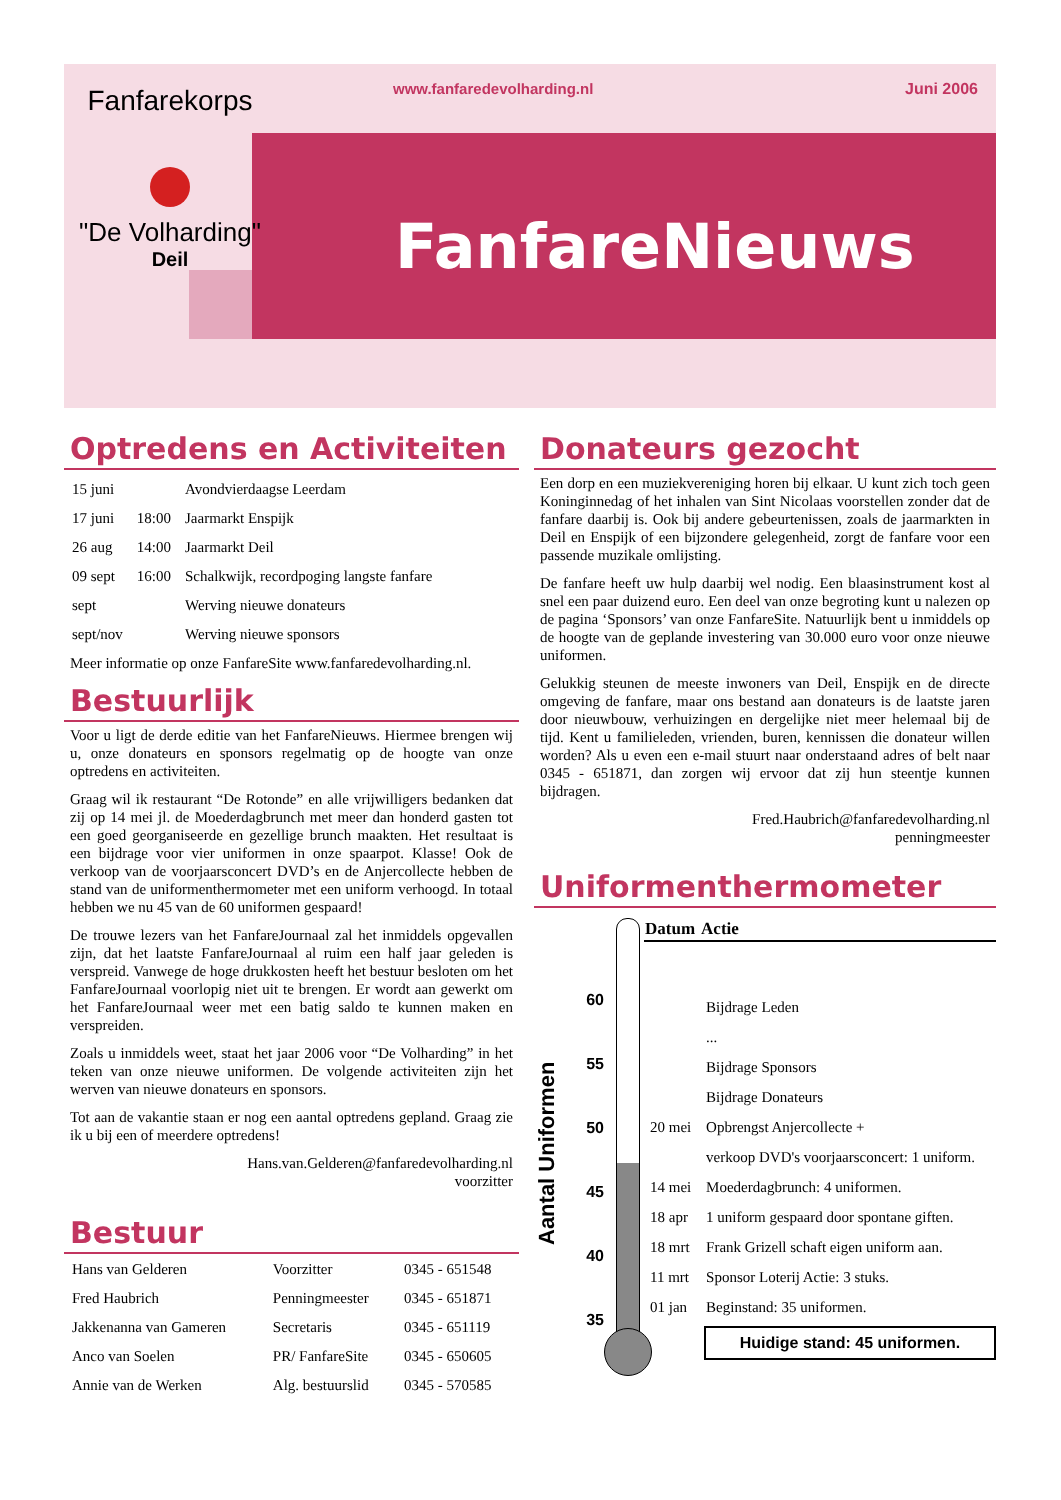Fanfarekorps
"De Volharding"
Deil
www.fanfaredevolharding.nl Juni 2006
FanfareNieuws
Optredens en Activiteiten
| 15 juni | | Avondvierdaagse Leerdam |
| 17 juni | 18:00 | Jaarmarkt Enspijk |
| 26 aug | 14:00 | Jaarmarkt Deil |
| 09 sept | 16:00 | Schalkwijk, recordpoging langste fanfare |
| sept | | Werving nieuwe donateurs |
| sept/nov | | Werving nieuwe sponsors |
Meer informatie op onze FanfareSite www.fanfaredevolharding.nl.
Bestuurlijk
Voor u ligt de derde editie van het FanfareNieuws. Hiermee brengen wij u, onze donateurs en sponsors regelmatig op de hoogte van onze optredens en activiteiten.
Graag wil ik restaurant “De Rotonde” en alle vrijwilligers bedanken dat zij op 14 mei jl. de Moederdagbrunch met meer dan honderd gasten tot een goed georganiseerde en gezellige brunch maakten. Het resultaat is een bijdrage voor vier uniformen in onze spaarpot. Klasse! Ook de verkoop van de voorjaarsconcert DVD’s en de Anjercollecte hebben de stand van de uniformenthermometer met een uniform verhoogd. In totaal hebben we nu 45 van de 60 uniformen gespaard!
De trouwe lezers van het FanfareJournaal zal het inmiddels opgevallen zijn, dat het laatste FanfareJournaal al ruim een half jaar geleden is verspreid. Vanwege de hoge drukkosten heeft het bestuur besloten om het FanfareJournaal voorlopig niet uit te brengen. Er wordt aan gewerkt om het FanfareJournaal weer met een batig saldo te kunnen maken en verspreiden.
Zoals u inmiddels weet, staat het jaar 2006 voor “De Volharding” in het teken van onze nieuwe uniformen. De volgende activiteiten zijn het werven van nieuwe donateurs en sponsors.
Tot aan de vakantie staan er nog een aantal optredens gepland. Graag zie ik u bij een of meerdere optredens!
Hans.van.Gelderen@fanfaredevolharding.nl
voorzitter
Bestuur
| Hans van Gelderen | Voorzitter | 0345 - 651548 |
| Fred Haubrich | Penningmeester | 0345 - 651871 |
| Jakkenanna van Gameren | Secretaris | 0345 - 651119 |
| Anco van Soelen | PR/ FanfareSite | 0345 - 650605 |
| Annie van de Werken | Alg. bestuurslid | 0345 - 570585 |
Donateurs gezocht
Een dorp en een muziekvereniging horen bij elkaar. U kunt zich toch geen Koninginnedag of het inhalen van Sint Nicolaas voorstellen zonder dat de fanfare daarbij is. Ook bij andere gebeurtenissen, zoals de jaarmarkten in Deil en Enspijk of een bijzondere gelegenheid, zorgt de fanfare voor een passende muzikale omlijsting.
De fanfare heeft uw hulp daarbij wel nodig. Een blaasinstrument kost al snel een paar duizend euro. Een deel van onze begroting kunt u nalezen op de pagina ‘Sponsors’ van onze FanfareSite. Natuurlijk bent u inmiddels op de hoogte van de geplande investering van 30.000 euro voor onze nieuwe uniformen.
Gelukkig steunen de meeste inwoners van Deil, Enspijk en de directe omgeving de fanfare, maar ons bestand aan donateurs is de laatste jaren door nieuwbouw, verhuizingen en dergelijke niet meer helemaal bij de tijd. Kent u familieleden, vrienden, buren, kennissen die donateur willen worden? Als u even een e-mail stuurt naar onderstaand adres of belt naar 0345 - 651871, dan zorgen wij ervoor dat zij hun steentje kunnen bijdragen.
Fred.Haubrich@fanfaredevolharding.nl
penningmeester
Uniformenthermometer
Aantal Uniformen
60
55
50
45
40
35
| Datum | Actie |
| --- | --- |
| | Bijdrage Leden |
| | ... |
| | Bijdrage Sponsors |
| | Bijdrage Donateurs |
| 20 mei | Opbrengst Anjercollecte + |
| | verkoop DVD's voorjaarsconcert: 1 uniform. |
| 14 mei | Moederdagbrunch: 4 uniformen. |
| 18 apr | 1 uniform gespaard door spontane giften. |
| 18 mrt | Frank Grizell schaft eigen uniform aan. |
| 11 mrt | Sponsor Loterij Actie: 3 stuks. |
| 01 jan | Beginstand: 35 uniformen. |
Huidige stand: 45 uniformen.